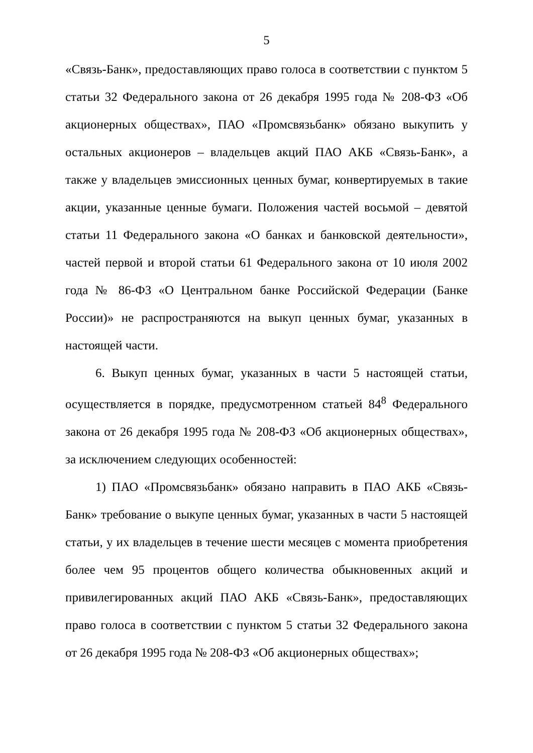5
«Связь-Банк», предоставляющих право голоса в соответствии с пунктом 5 статьи 32 Федерального закона от 26 декабря 1995 года № 208-ФЗ «Об акционерных обществах», ПАО «Промсвязьбанк» обязано выкупить у остальных акционеров – владельцев акций ПАО АКБ «Связь-Банк», а также у владельцев эмиссионных ценных бумаг, конвертируемых в такие акции, указанные ценные бумаги. Положения частей восьмой – девятой статьи 11 Федерального закона «О банках и банковской деятельности», частей первой и второй статьи 61 Федерального закона от 10 июля 2002 года № 86-ФЗ «О Центральном банке Российской Федерации (Банке России)» не распространяются на выкуп ценных бумаг, указанных в настоящей части.
6. Выкуп ценных бумаг, указанных в части 5 настоящей статьи, осуществляется в порядке, предусмотренном статьей 84<sup>8</sup> Федерального закона от 26 декабря 1995 года № 208-ФЗ «Об акционерных обществах», за исключением следующих особенностей:
1) ПАО «Промсвязьбанк» обязано направить в ПАО АКБ «Связь-Банк» требование о выкупе ценных бумаг, указанных в части 5 настоящей статьи, у их владельцев в течение шести месяцев с момента приобретения более чем 95 процентов общего количества обыкновенных акций и привилегированных акций ПАО АКБ «Связь-Банк», предоставляющих право голоса в соответствии с пунктом 5 статьи 32 Федерального закона от 26 декабря 1995 года № 208-ФЗ «Об акционерных обществах»;